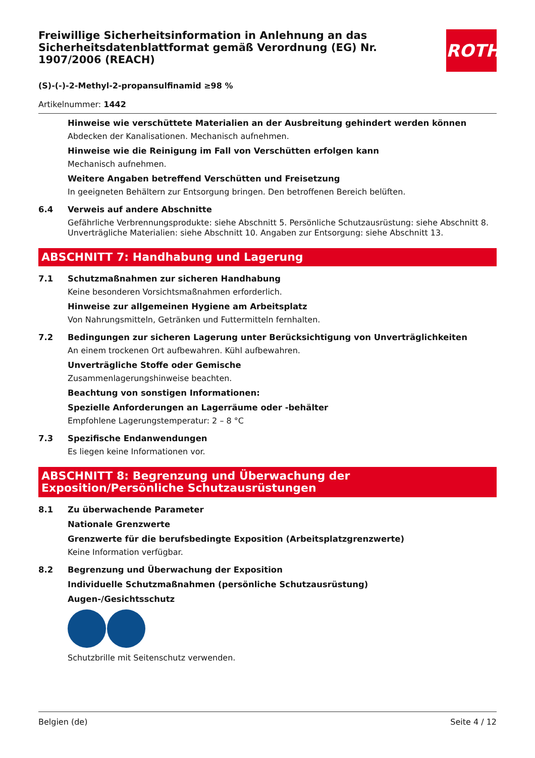Freiwillige Sicherheitsinformation in Anlehnung an das Sicherheitsdatenblattformat gemäß Verordnung (EG) Nr. 1907/2006 (REACH)
ROTH
(S)-(-)-2-Methyl-2-propansulfinamid ≥98 %
Artikelnummer: 1442
Hinweise wie verschüttete Materialien an der Ausbreitung gehindert werden können
Abdecken der Kanalisationen. Mechanisch aufnehmen.
Hinweise wie die Reinigung im Fall von Verschütten erfolgen kann
Mechanisch aufnehmen.
Weitere Angaben betreffend Verschütten und Freisetzung
In geeigneten Behältern zur Entsorgung bringen. Den betroffenen Bereich belüften.
6.4 Verweis auf andere Abschnitte
Gefährliche Verbrennungsprodukte: siehe Abschnitt 5. Persönliche Schutzausrüstung: siehe Abschnitt 8. Unverträgliche Materialien: siehe Abschnitt 10. Angaben zur Entsorgung: siehe Abschnitt 13.
ABSCHNITT 7: Handhabung und Lagerung
7.1 Schutzmaßnahmen zur sicheren Handhabung
Keine besonderen Vorsichtsmaßnahmen erforderlich.
Hinweise zur allgemeinen Hygiene am Arbeitsplatz
Von Nahrungsmitteln, Getränken und Futtermitteln fernhalten.
7.2 Bedingungen zur sicheren Lagerung unter Berücksichtigung von Unverträglichkeiten
An einem trockenen Ort aufbewahren. Kühl aufbewahren.
Unverträgliche Stoffe oder Gemische
Zusammenlagerungshinweise beachten.
Beachtung von sonstigen Informationen:
Spezielle Anforderungen an Lagerräume oder -behälter
Empfohlene Lagerungstemperatur: 2 – 8 °C
7.3 Spezifische Endanwendungen
Es liegen keine Informationen vor.
ABSCHNITT 8: Begrenzung und Überwachung der Exposition/Persönliche Schutzausrüstungen
8.1 Zu überwachende Parameter
Nationale Grenzwerte
Grenzwerte für die berufsbedingte Exposition (Arbeitsplatzgrenzwerte)
Keine Information verfügbar.
8.2 Begrenzung und Überwachung der Exposition
Individuelle Schutzmaßnahmen (persönliche Schutzausrüstung)
Augen-/Gesichtsschutz
Schutzbrille mit Seitenschutz verwenden.
Belgien (de) Seite 4 / 12